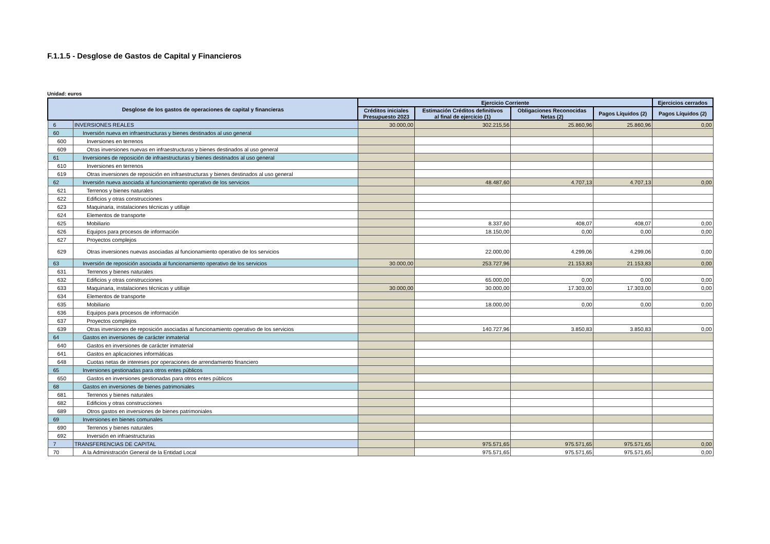F.1.1.5 - Desglose de Gastos de Capital y Financieros
Unidad: euros
| Desglose de los gastos de operaciones de capital y financieras | | Ejercicio Corriente | | | | Ejercicios cerrados |
| --- | --- | --- | --- | --- | --- | --- |
| | | Créditos iniciales Presupuesto 2023 | Estimación Créditos definitivos al final de ejercicio (1) | Obligaciones Reconocidas Netas (2) | Pagos Líquidos (2) | Pagos Líquidos (2) |
| 6 | INVERSIONES REALES | 30.000,00 | 302.215,56 | 25.860,96 | 25.860,96 | 0,00 |
| 60 | Inversión nueva en infraestructuras y bienes destinados al uso general | | | | | |
| 600 | Inversiones en terrenos | | | | | |
| 609 | Otras inversiones nuevas en infraestructuras y bienes destinados al uso general | | | | | |
| 61 | Inversiones de reposición de infraestructuras y bienes destinados al uso general | | | | | |
| 610 | Inversiones en terrenos | | | | | |
| 619 | Otras inversiones de reposición en infraestructuras y bienes destinados al uso general | | | | | |
| 62 | Inversión nueva asociada al funcionamiento operativo de los servicios | | 48.487,60 | 4.707,13 | 4.707,13 | 0,00 |
| 621 | Terrenos y bienes naturales | | | | | |
| 622 | Edificios y otras construcciones | | | | | |
| 623 | Maquinaria, instalaciones técnicas y utillaje | | | | | |
| 624 | Elementos de transporte | | | | | |
| 625 | Mobiliario | | 8.337,60 | 408,07 | 408,07 | 0,00 |
| 626 | Equipos para procesos de información | | 18.150,00 | 0,00 | 0,00 | 0,00 |
| 627 | Proyectos complejos | | | | | |
| 629 | Otras inversiones nuevas asociadas al funcionamiento operativo de los servicios | | 22.000,00 | 4.299,06 | 4.299,06 | 0,00 |
| 63 | Inversión de reposición asociada al funcionamiento operativo de los servicios | 30.000,00 | 253.727,96 | 21.153,83 | 21.153,83 | 0,00 |
| 631 | Terrenos y bienes naturales | | | | | |
| 632 | Edificios y otras construcciones | | 65.000,00 | 0,00 | 0,00 | 0,00 |
| 633 | Maquinaria, instalaciones técnicas y utillaje | 30.000,00 | 30.000,00 | 17.303,00 | 17.303,00 | 0,00 |
| 634 | Elementos de transporte | | | | | |
| 635 | Mobiliario | | 18.000,00 | 0,00 | 0,00 | 0,00 |
| 636 | Equipos para procesos de información | | | | | |
| 637 | Proyectos complejos | | | | | |
| 639 | Otras inversiones de reposición asociadas al funcionamiento operativo de los servicios | | 140.727,96 | 3.850,83 | 3.850,83 | 0,00 |
| 64 | Gastos en inversiones de carácter inmaterial | | | | | |
| 640 | Gastos en inversiones de carácter inmaterial | | | | | |
| 641 | Gastos en aplicaciones informáticas | | | | | |
| 648 | Cuotas netas de intereses por operaciones de arrendamiento financiero | | | | | |
| 65 | Inversiones gestionadas para otros entes públicos | | | | | |
| 650 | Gastos en inversiones gestionadas para otros entes públicos | | | | | |
| 68 | Gastos en inversiones de bienes patrimoniales | | | | | |
| 681 | Terrenos y bienes naturales | | | | | |
| 682 | Edificios y otras construcciones | | | | | |
| 689 | Otros gastos en inversiones de bienes patrimoniales | | | | | |
| 69 | Inversiones en bienes comunales | | | | | |
| 690 | Terrenos y bienes naturales | | | | | |
| 692 | Inversión en infraestructuras | | | | | |
| 7 | TRANSFERENCIAS DE CAPITAL | | 975.571,65 | 975.571,65 | 975.571,65 | 0,00 |
| 70 | A la Administración General de la Entidad Local | | 975.571,65 | 975.571,65 | 975.571,65 | 0,00 |